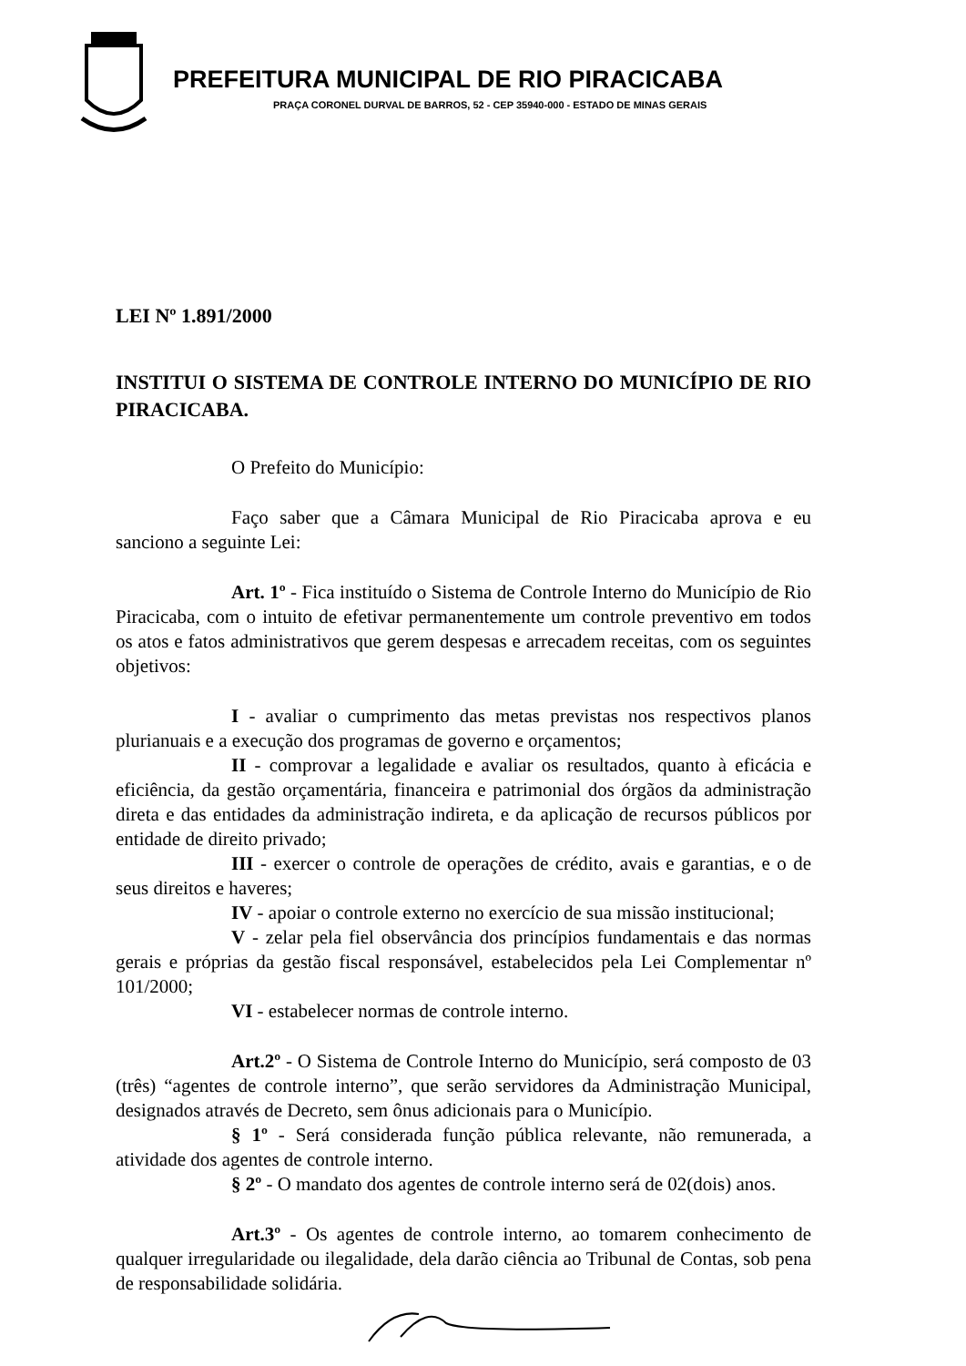PREFEITURA MUNICIPAL DE RIO PIRACICABA
PRAÇA CORONEL DURVAL DE BARROS, 52 - CEP 35940-000 - ESTADO DE MINAS GERAIS
LEI Nº 1.891/2000
INSTITUI O SISTEMA DE CONTROLE INTERNO DO MUNICÍPIO DE RIO PIRACICABA.
O Prefeito do Município:
Faço saber que a Câmara Municipal de Rio Piracicaba aprova e eu sanciono a seguinte Lei:
Art. 1º - Fica instituído o Sistema de Controle Interno do Município de Rio Piracicaba, com o intuito de efetivar permanentemente um controle preventivo em todos os atos e fatos administrativos que gerem despesas e arrecadem receitas, com os seguintes objetivos:
I - avaliar o cumprimento das metas previstas nos respectivos planos plurianuais e a execução dos programas de governo e orçamentos;
II - comprovar a legalidade e avaliar os resultados, quanto à eficácia e eficiência, da gestão orçamentária, financeira e patrimonial dos órgãos da administração direta e das entidades da administração indireta, e da aplicação de recursos públicos por entidade de direito privado;
III - exercer o controle de operações de crédito, avais e garantias, e o de seus direitos e haveres;
IV - apoiar o controle externo no exercício de sua missão institucional;
V - zelar pela fiel observância dos princípios fundamentais e das normas gerais e próprias da gestão fiscal responsável, estabelecidos pela Lei Complementar nº 101/2000;
VI - estabelecer normas de controle interno.
Art.2º - O Sistema de Controle Interno do Município, será composto de 03 (três) “agentes de controle interno”, que serão servidores da Administração Municipal, designados através de Decreto, sem ônus adicionais para o Município.
§ 1º - Será considerada função pública relevante, não remunerada, a atividade dos agentes de controle interno.
§ 2º - O mandato dos agentes de controle interno será de 02(dois) anos.
Art.3º - Os agentes de controle interno, ao tomarem conhecimento de qualquer irregularidade ou ilegalidade, dela darão ciência ao Tribunal de Contas, sob pena de responsabilidade solidária.